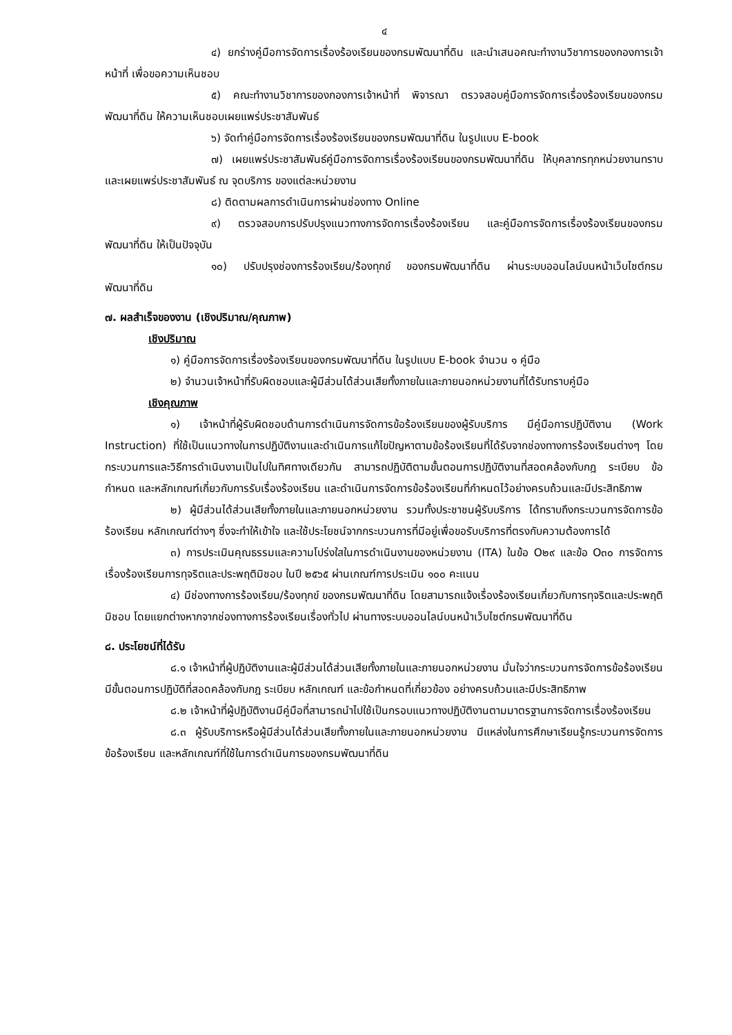๔
๔) ยกร่างคู่มือการจัดการเรื่องร้องเรียนของกรมพัฒนาที่ดิน และนำเสนอคณะทำงานวิชาการของกองการเจ้าหน้าที่ เพื่อขอความเห็นชอบ
๕) คณะทำงานวิชาการของกองการเจ้าหน้าที่ พิจารณา ตรวจสอบคู่มือการจัดการเรื่องร้องเรียนของกรมพัฒนาที่ดิน ให้ความเห็นชอบเผยแพร่ประชาสัมพันธ์
๖) จัดทำคู่มือการจัดการเรื่องร้องเรียนของกรมพัฒนาที่ดิน ในรูปแบบ E-book
๗) เผยแพร่ประชาสัมพันธ์คู่มือการจัดการเรื่องร้องเรียนของกรมพัฒนาที่ดิน ให้บุคลากรทุกหน่วยงานทราบ และเผยแพร่ประชาสัมพันธ์ ณ จุดบริการ ของแต่ละหน่วยงาน
๘) ติดตามผลการดำเนินการผ่านช่องทาง Online
๙) ตรวจสอบการปรับปรุงแนวทางการจัดการเรื่องร้องเรียน และคู่มือการจัดการเรื่องร้องเรียนของกรมพัฒนาที่ดิน ให้เป็นปัจจุบัน
๑๐) ปรับปรุงช่องการร้องเรียน/ร้องทุกข์ ของกรมพัฒนาที่ดิน ผ่านระบบออนไลน์บนหน้าเว็บไซต์กรมพัฒนาที่ดิน
๗. ผลสำเร็จของงาน (เชิงปริมาณ/คุณภาพ)
เชิงปริมาณ
๑) คู่มือการจัดการเรื่องร้องเรียนของกรมพัฒนาที่ดิน ในรูปแบบ E-book จำนวน ๑ คู่มือ
๒) จำนวนเจ้าหน้าที่รับผิดชอบและผู้มีส่วนได้ส่วนเสียทั้งภายในและภายนอกหน่วยงานที่ได้รับทราบคู่มือ
เชิงคุณภาพ
๑) เจ้าหน้าที่ผู้รับผิดชอบด้านการดำเนินการจัดการข้อร้องเรียนของผู้รับบริการ มีคู่มือการปฏิบัติงาน (Work Instruction) ที่ใช้เป็นแนวทางในการปฏิบัติงานและดำเนินการแก้ไขปัญหาตามข้อร้องเรียนที่ได้รับจากช่องทางการร้องเรียนต่างๆ โดยกระบวนการและวิธีการดำเนินงานเป็นไปในทิศทางเดียวกัน สามารถปฏิบัติตามขั้นตอนการปฏิบัติงานที่สอดคล้องกับกฎ ระเบียบ ข้อกำหนด และหลักเกณฑ์เกี่ยวกับการรับเรื่องร้องเรียน และดำเนินการจัดการข้อร้องเรียนที่กำหนดไว้อย่างครบถ้วนและมีประสิทธิภาพ
๒) ผู้มีส่วนได้ส่วนเสียทั้งภายในและภายนอกหน่วยงาน รวมทั้งประชาชนผู้รับบริการ ได้ทราบถึงกระบวนการจัดการข้อร้องเรียน หลักเกณฑ์ต่างๆ ซึ่งจะทำให้เข้าใจ และใช้ประโยชน์จากกระบวนการที่มีอยู่เพื่อขอรับบริการที่ตรงกับความต้องการได้
๓) การประเมินคุณธรรมและความโปร่งใสในการดำเนินงานของหน่วยงาน (ITA) ในข้อ O๒๙ และข้อ O๓๐ การจัดการเรื่องร้องเรียนการทุจริตและประพฤติมิชอบ ในปี ๒๕๖๕ ผ่านเกณฑ์การประเมิน ๑๐๐ คะแนน
๔) มีช่องทางการร้องเรียน/ร้องทุกข์ ของกรมพัฒนาที่ดิน โดยสามารถแจ้งเรื่องร้องเรียนเกี่ยวกับการทุจริตและประพฤติมิชอบ โดยแยกต่างหากจากช่องทางการร้องเรียนเรื่องทั่วไป ผ่านทางระบบออนไลน์บนหน้าเว็บไซต์กรมพัฒนาที่ดิน
๘. ประโยชน์ที่ได้รับ
๘.๑ เจ้าหน้าที่ผู้ปฏิบัติงานและผู้มีส่วนได้ส่วนเสียทั้งภายในและภายนอกหน่วยงาน มั่นใจว่ากระบวนการจัดการข้อร้องเรียน มีขั้นตอนการปฏิบัติที่สอดคล้องกับกฎ ระเบียบ หลักเกณฑ์ และข้อกำหนดที่เกี่ยวข้อง อย่างครบถ้วนและมีประสิทธิภาพ
๘.๒ เจ้าหน้าที่ผู้ปฏิบัติงานมีคู่มือที่สามารถนำไปใช้เป็นกรอบแนวทางปฏิบัติงานตามมาตรฐานการจัดการเรื่องร้องเรียน
๘.๓ ผู้รับบริการหรือผู้มีส่วนได้ส่วนเสียทั้งภายในและภายนอกหน่วยงาน มีแหล่งในการศึกษาเรียนรู้กระบวนการจัดการข้อร้องเรียน และหลักเกณฑ์ที่ใช้ในการดำเนินการของกรมพัฒนาที่ดิน